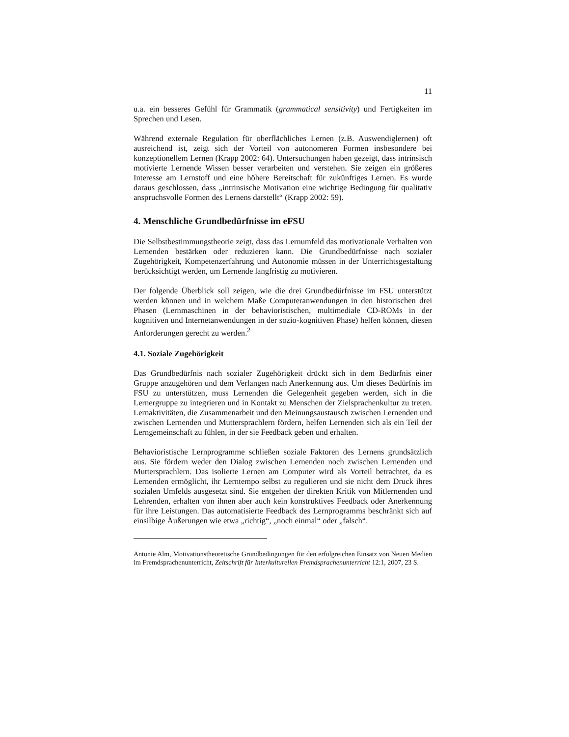11
u.a. ein besseres Gefühl für Grammatik (grammatical sensitivity) und Fertigkeiten im Sprechen und Lesen.
Während externale Regulation für oberflächliches Lernen (z.B. Auswendiglernen) oft ausreichend ist, zeigt sich der Vorteil von autonomeren Formen insbesondere bei konzeptionellem Lernen (Krapp 2002: 64). Untersuchungen haben gezeigt, dass intrinsisch motivierte Lernende Wissen besser verarbeiten und verstehen. Sie zeigen ein größeres Interesse am Lernstoff und eine höhere Bereitschaft für zukünftiges Lernen. Es wurde daraus geschlossen, dass „intrinsische Motivation eine wichtige Bedingung für qualitativ anspruchsvolle Formen des Lernens darstellt“ (Krapp 2002: 59).
4. Menschliche Grundbedürfnisse im eFSU
Die Selbstbestimmungstheorie zeigt, dass das Lernumfeld das motivationale Verhalten von Lernenden bestärken oder reduzieren kann. Die Grundbedürfnisse nach sozialer Zugehörigkeit, Kompetenzerfahrung und Autonomie müssen in der Unterrichtsgestaltung berücksichtigt werden, um Lernende langfristig zu motivieren.
Der folgende Überblick soll zeigen, wie die drei Grundbedürfnisse im FSU unterstützt werden können und in welchem Maße Computeranwendungen in den historischen drei Phasen (Lernmaschinen in der behavioristischen, multimediale CD-ROMs in der kognitiven und Internetanwendungen in der sozio-kognitiven Phase) helfen können, diesen Anforderungen gerecht zu werden.<sup>2</sup>
4.1. Soziale Zugehörigkeit
Das Grundbedürfnis nach sozialer Zugehörigkeit drückt sich in dem Bedürfnis einer Gruppe anzugehören und dem Verlangen nach Anerkennung aus. Um dieses Bedürfnis im FSU zu unterstützen, muss Lernenden die Gelegenheit gegeben werden, sich in die Lernergruppe zu integrieren und in Kontakt zu Menschen der Zielsprachenkultur zu treten. Lernaktivitäten, die Zusammenarbeit und den Meinungsaustausch zwischen Lernenden und zwischen Lernenden und Muttersprachlern fördern, helfen Lernenden sich als ein Teil der Lerngemeinschaft zu fühlen, in der sie Feedback geben und erhalten.
Behavioristische Lernprogramme schließen soziale Faktoren des Lernens grundsätzlich aus. Sie fördern weder den Dialog zwischen Lernenden noch zwischen Lernenden und Muttersprachlern. Das isolierte Lernen am Computer wird als Vorteil betrachtet, da es Lernenden ermöglicht, ihr Lerntempo selbst zu regulieren und sie nicht dem Druck ihres sozialen Umfelds ausgesetzt sind. Sie entgehen der direkten Kritik von Mitlernenden und Lehrenden, erhalten von ihnen aber auch kein konstruktives Feedback oder Anerkennung für ihre Leistungen. Das automatisierte Feedback des Lernprogramms beschränkt sich auf einsilbige Äußerungen wie etwa „richtig“, „noch einmal“ oder „falsch“.
Antonie Alm, Motivationstheoretische Grundbedingungen für den erfolgreichen Einsatz von Neuen Medien im Fremdsprachenunterricht, Zeitschrift für Interkulturellen Fremdsprachenunterricht 12:1, 2007, 23 S.